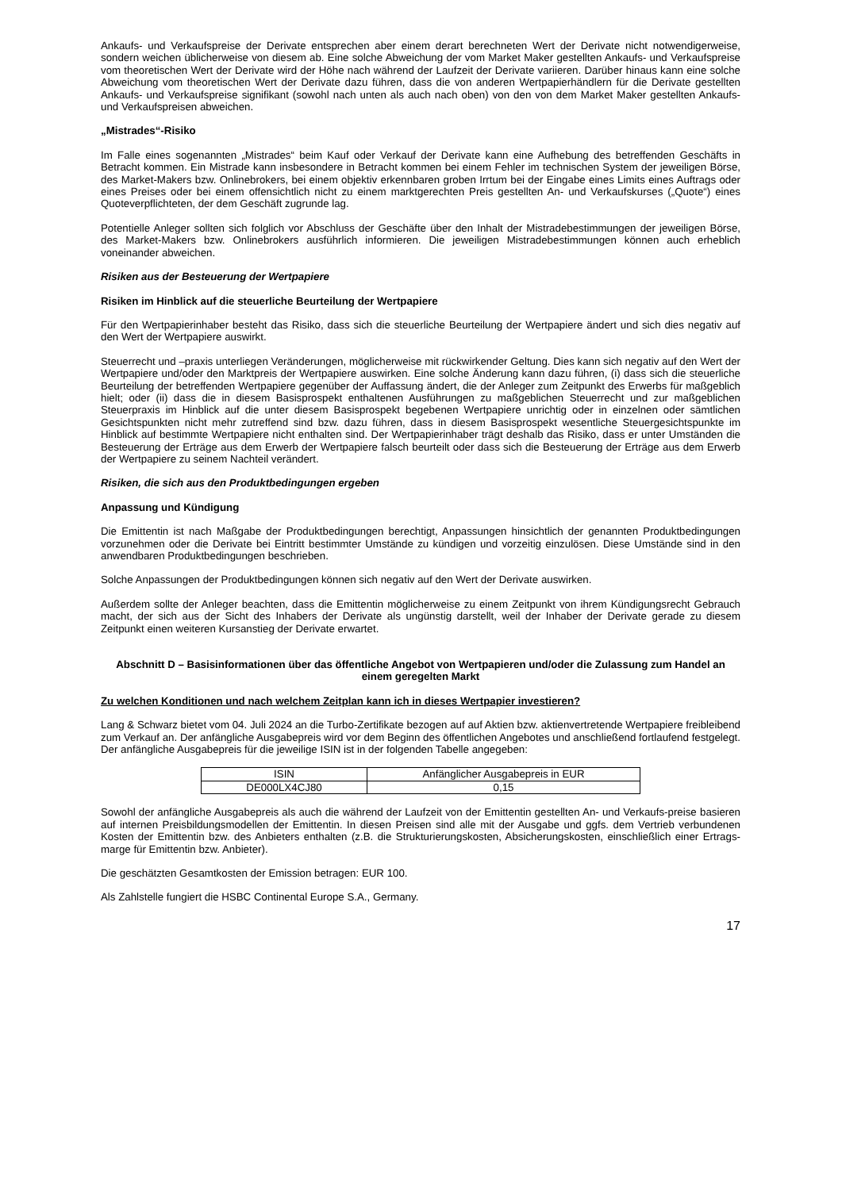Ankaufs- und Verkaufspreise der Derivate entsprechen aber einem derart berechneten Wert der Derivate nicht notwendigerweise, sondern weichen üblicherweise von diesem ab. Eine solche Abweichung der vom Market Maker gestellten Ankaufs- und Verkaufspreise vom theoretischen Wert der Derivate wird der Höhe nach während der Laufzeit der Derivate variieren. Darüber hinaus kann eine solche Abweichung vom theoretischen Wert der Derivate dazu führen, dass die von anderen Wertpapierhändlern für die Derivate gestellten Ankaufs- und Verkaufspreise signifikant (sowohl nach unten als auch nach oben) von den von dem Market Maker gestellten Ankaufs- und Verkaufspreisen abweichen.
„Mistrades“-Risiko
Im Falle eines sogenannten „Mistrades“ beim Kauf oder Verkauf der Derivate kann eine Aufhebung des betreffenden Geschäfts in Betracht kommen. Ein Mistrade kann insbesondere in Betracht kommen bei einem Fehler im technischen System der jeweiligen Börse, des Market-Makers bzw. Onlinebrokers, bei einem objektiv erkennbaren groben Irrtum bei der Eingabe eines Limits eines Auftrags oder eines Preises oder bei einem offensichtlich nicht zu einem marktgerechten Preis gestellten An- und Verkaufskurses („Quote“) eines Quoteverpflichteten, der dem Geschäft zugrunde lag.
Potentielle Anleger sollten sich folglich vor Abschluss der Geschäfte über den Inhalt der Mistradebestimmungen der jeweiligen Börse, des Market-Makers bzw. Onlinebrokers ausführlich informieren. Die jeweiligen Mistradebestimmungen können auch erheblich voneinander abweichen.
Risiken aus der Besteuerung der Wertpapiere
Risiken im Hinblick auf die steuerliche Beurteilung der Wertpapiere
Für den Wertpapierinhaber besteht das Risiko, dass sich die steuerliche Beurteilung der Wertpapiere ändert und sich dies negativ auf den Wert der Wertpapiere auswirkt.
Steuerrecht und –praxis unterliegen Veränderungen, möglicherweise mit rückwirkender Geltung. Dies kann sich negativ auf den Wert der Wertpapiere und/oder den Marktpreis der Wertpapiere auswirken. Eine solche Änderung kann dazu führen, (i) dass sich die steuerliche Beurteilung der betreffenden Wertpapiere gegenüber der Auffassung ändert, die der Anleger zum Zeitpunkt des Erwerbs für maßgeblich hielt; oder (ii) dass die in diesem Basisprospekt enthaltenen Ausführungen zu maßgeblichen Steuerrecht und zur maßgeblichen Steuerpraxis im Hinblick auf die unter diesem Basisprospekt begebenen Wertpapiere unrichtig oder in einzelnen oder sämtlichen Gesichtspunkten nicht mehr zutreffend sind bzw. dazu führen, dass in diesem Basisprospekt wesentliche Steuergesichtspunkte im Hinblick auf bestimmte Wertpapiere nicht enthalten sind. Der Wertpapierinhaber trägt deshalb das Risiko, dass er unter Umständen die Besteuerung der Erträge aus dem Erwerb der Wertpapiere falsch beurteilt oder dass sich die Besteuerung der Erträge aus dem Erwerb der Wertpapiere zu seinem Nachteil verändert.
Risiken, die sich aus den Produktbedingungen ergeben
Anpassung und Kündigung
Die Emittentin ist nach Maßgabe der Produktbedingungen berechtigt, Anpassungen hinsichtlich der genannten Produktbedingungen vorzunehmen oder die Derivate bei Eintritt bestimmter Umstände zu kündigen und vorzeitig einzulösen. Diese Umstände sind in den anwendbaren Produktbedingungen beschrieben.
Solche Anpassungen der Produktbedingungen können sich negativ auf den Wert der Derivate auswirken.
Außerdem sollte der Anleger beachten, dass die Emittentin möglicherweise zu einem Zeitpunkt von ihrem Kündigungsrecht Gebrauch macht, der sich aus der Sicht des Inhabers der Derivate als ungünstig darstellt, weil der Inhaber der Derivate gerade zu diesem Zeitpunkt einen weiteren Kursanstieg der Derivate erwartet.
Abschnitt D – Basisinformationen über das öffentliche Angebot von Wertpapieren und/oder die Zulassung zum Handel an einem geregelten Markt
Zu welchen Konditionen und nach welchem Zeitplan kann ich in dieses Wertpapier investieren?
Lang & Schwarz bietet vom 04. Juli 2024 an die Turbo-Zertifikate bezogen auf auf Aktien bzw. aktienvertretende Wertpapiere freibleibend zum Verkauf an. Der anfängliche Ausgabepreis wird vor dem Beginn des öffentlichen Angebotes und anschließend fortlaufend festgelegt. Der anfängliche Ausgabepreis für die jeweilige ISIN ist in der folgenden Tabelle angegeben:
| ISIN | Anfänglicher Ausgabepreis in EUR |
| DE000LX4CJ80 | 0,15 |
Sowohl der anfängliche Ausgabepreis als auch die während der Laufzeit von der Emittentin gestellten An- und Verkaufs-preise basieren auf internen Preisbildungsmodellen der Emittentin. In diesen Preisen sind alle mit der Ausgabe und ggfs. dem Vertrieb verbundenen Kosten der Emittentin bzw. des Anbieters enthalten (z.B. die Strukturierungskosten, Absicherungskosten, einschließlich einer Ertrags-marge für Emittentin bzw. Anbieter).
Die geschätzten Gesamtkosten der Emission betragen: EUR 100.
Als Zahlstelle fungiert die HSBC Continental Europe S.A., Germany.
17